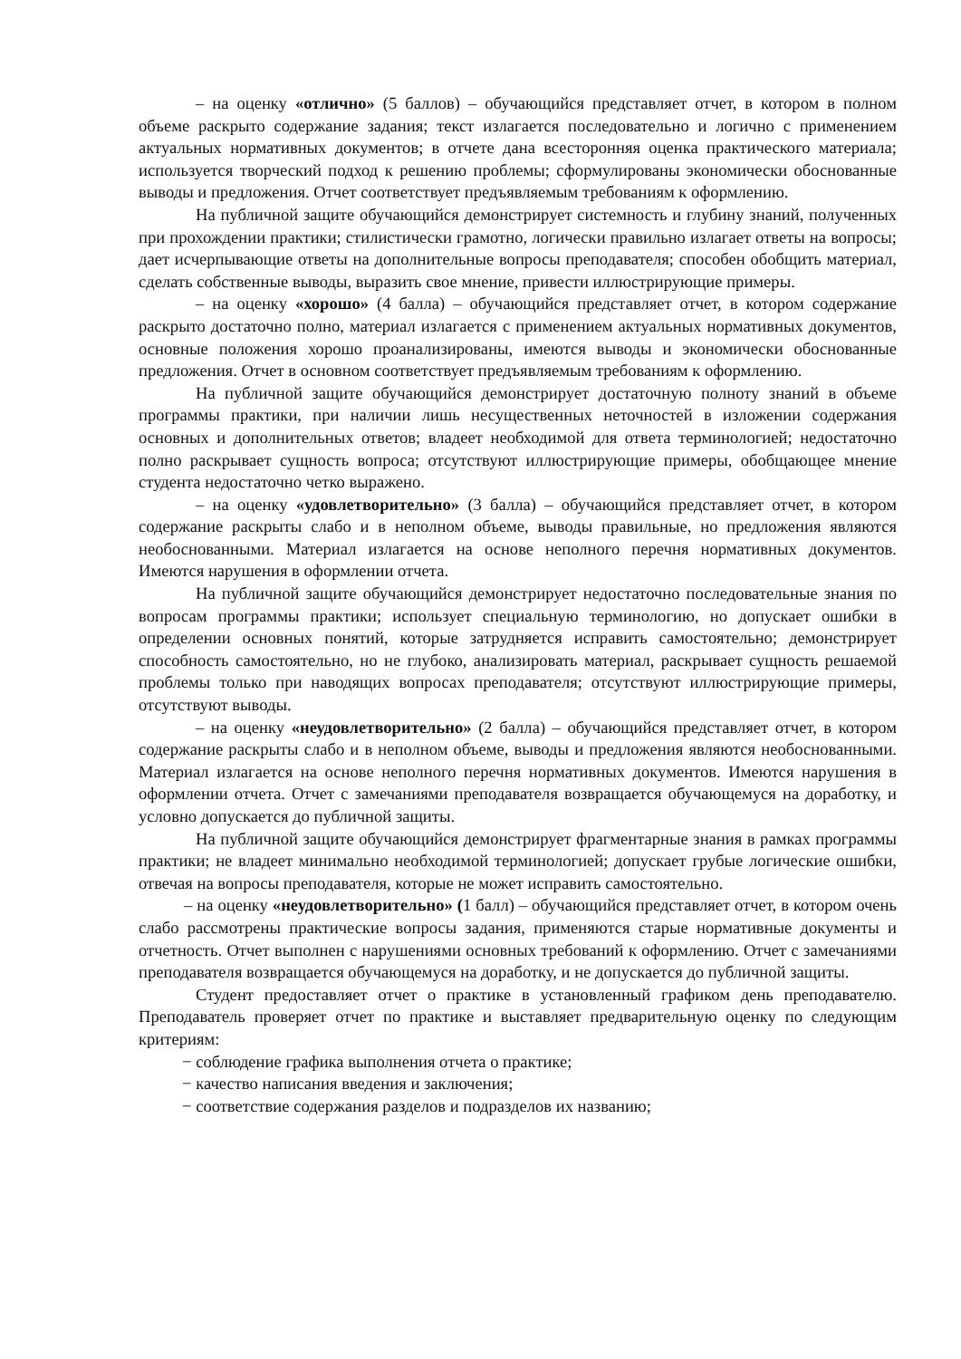– на оценку «отлично» (5 баллов) – обучающийся представляет отчет, в котором в полном объеме раскрыто содержание задания; текст излагается последовательно и логично с применением актуальных нормативных документов; в отчете дана всесторонняя оценка практического материала; используется творческий подход к решению проблемы; сформулированы экономически обоснованные выводы и предложения. Отчет соответствует предъявляемым требованиям к оформлению.
На публичной защите обучающийся демонстрирует системность и глубину знаний, полученных при прохождении практики; стилистически грамотно, логически правильно излагает ответы на вопросы; дает исчерпывающие ответы на дополнительные вопросы преподавателя; способен обобщить материал, сделать собственные выводы, выразить свое мнение, привести иллюстрирующие примеры.
– на оценку «хорошо» (4 балла) – обучающийся представляет отчет, в котором содержание раскрыто достаточно полно, материал излагается с применением актуальных нормативных документов, основные положения хорошо проанализированы, имеются выводы и экономически обоснованные предложения. Отчет в основном соответствует предъявляемым требованиям к оформлению.
На публичной защите обучающийся демонстрирует достаточную полноту знаний в объеме программы практики, при наличии лишь несущественных неточностей в изложении содержания основных и дополнительных ответов; владеет необходимой для ответа терминологией; недостаточно полно раскрывает сущность вопроса; отсутствуют иллюстрирующие примеры, обобщающее мнение студента недостаточно четко выражено.
– на оценку «удовлетворительно» (3 балла) – обучающийся представляет отчет, в котором содержание раскрыты слабо и в неполном объеме, выводы правильные, но предложения являются необоснованными. Материал излагается на основе неполного перечня нормативных документов. Имеются нарушения в оформлении отчета.
На публичной защите обучающийся демонстрирует недостаточно последовательные знания по вопросам программы практики; использует специальную терминологию, но допускает ошибки в определении основных понятий, которые затрудняется исправить самостоятельно; демонстрирует способность самостоятельно, но не глубоко, анализировать материал, раскрывает сущность решаемой проблемы только при наводящих вопросах преподавателя; отсутствуют иллюстрирующие примеры, отсутствуют выводы.
– на оценку «неудовлетворительно» (2 балла) – обучающийся представляет отчет, в котором содержание раскрыты слабо и в неполном объеме, выводы и предложения являются необоснованными. Материал излагается на основе неполного перечня нормативных документов. Имеются нарушения в оформлении отчета. Отчет с замечаниями преподавателя возвращается обучающемуся на доработку, и условно допускается до публичной защиты.
На публичной защите обучающийся демонстрирует фрагментарные знания в рамках программы практики; не владеет минимально необходимой терминологией; допускает грубые логические ошибки, отвечая на вопросы преподавателя, которые не может исправить самостоятельно.
– на оценку «неудовлетворительно» (1 балл) – обучающийся представляет отчет, в котором очень слабо рассмотрены практические вопросы задания, применяются старые нормативные документы и отчетность. Отчет выполнен с нарушениями основных требований к оформлению. Отчет с замечаниями преподавателя возвращается обучающемуся на доработку, и не допускается до публичной защиты.
Студент предоставляет отчет о практике в установленный графиком день преподавателю. Преподаватель проверяет отчет по практике и выставляет предварительную оценку по следующим критериям:
− соблюдение графика выполнения отчета о практике;
− качество написания введения и заключения;
− соответствие содержания разделов и подразделов их названию;